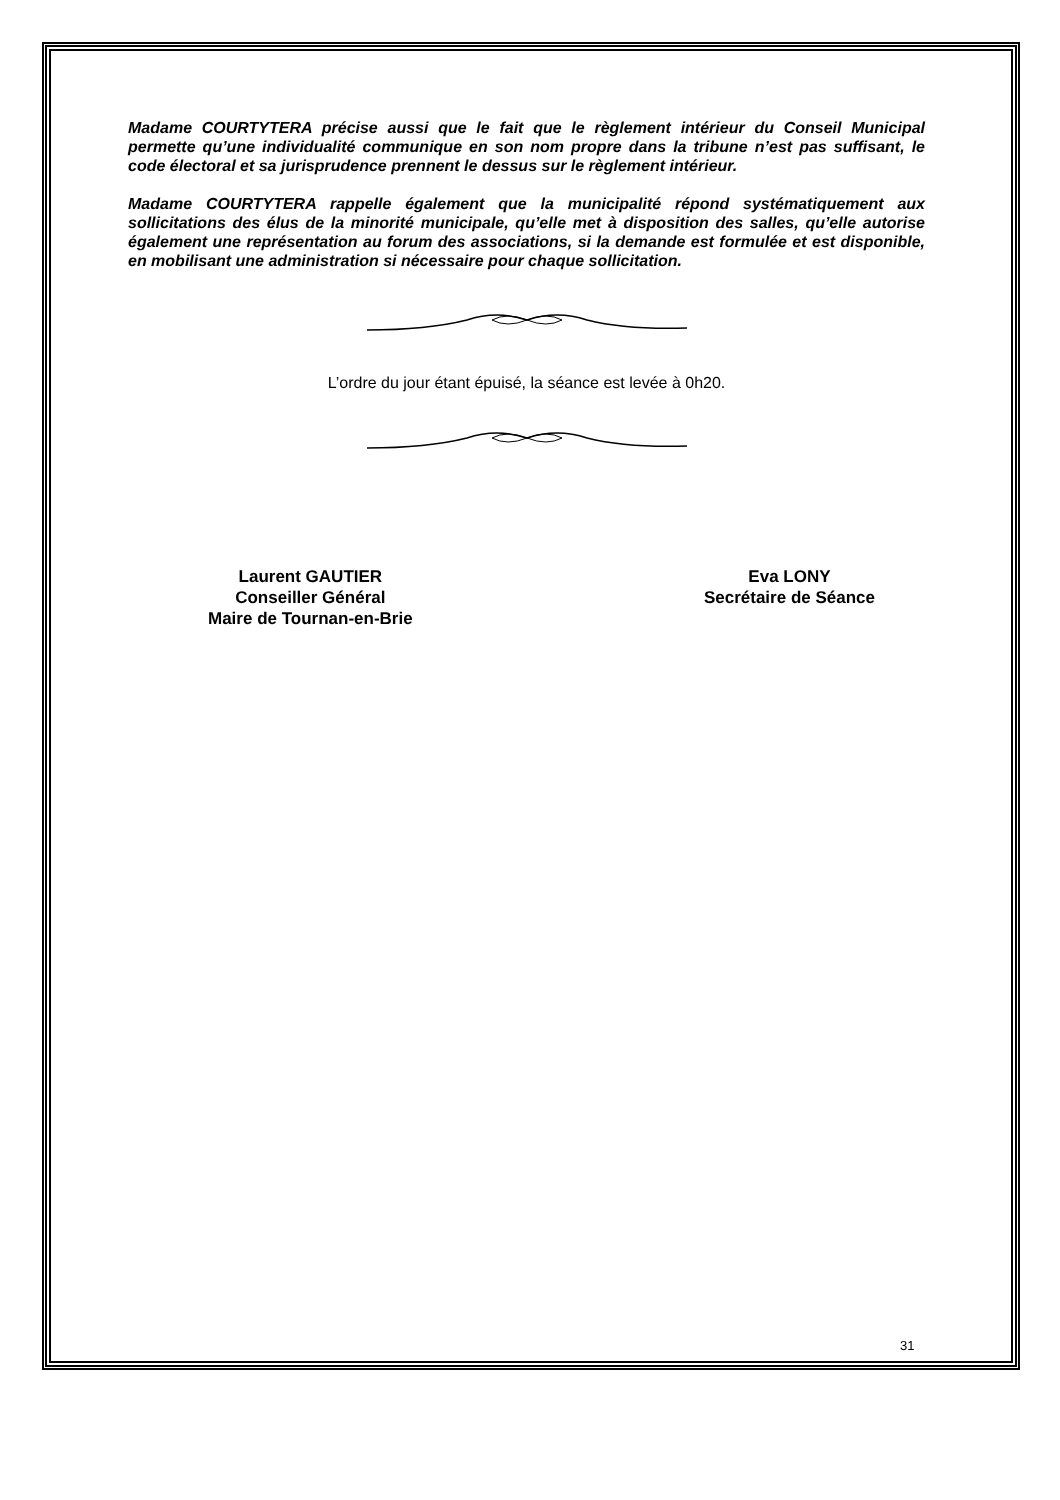Madame COURTYTERA précise aussi que le fait que le règlement intérieur du Conseil Municipal permette qu’une individualité communique en son nom propre dans la tribune n’est pas suffisant, le code électoral et sa jurisprudence prennent le dessus sur le règlement intérieur.
Madame COURTYTERA rappelle également que la municipalité répond systématiquement aux sollicitations des élus de la minorité municipale, qu’elle met à disposition des salles, qu’elle autorise également une représentation au forum des associations, si la demande est formulée et est disponible, en mobilisant une administration si nécessaire pour chaque sollicitation.
L’ordre du jour étant épuisé, la séance est levée à 0h20.
Laurent GAUTIER
Conseiller Général
Maire de Tournan-en-Brie
Eva LONY
Secrétaire de Séance
31